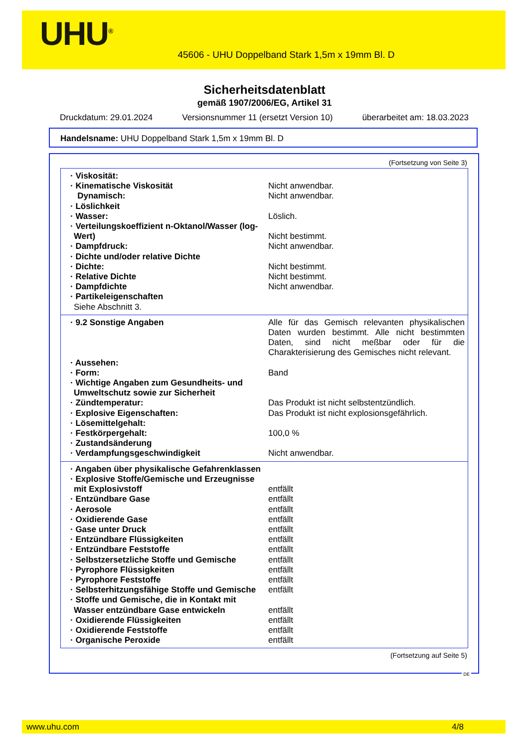UHU<sup>®</sup>
45606 - UHU Doppelband Stark 1,5m x 19mm Bl. D
Sicherheitsdatenblatt
gemäß 1907/2006/EG, Artikel 31
Druckdatum: 29.01.2024 Versionsnummer 11 (ersetzt Version 10) überarbeitet am: 18.03.2023
Handelsname: UHU Doppelband Stark 1,5m x 19mm Bl. D
(Fortsetzung von Seite 3)
| · Viskosität: | |
| · Kinematische Viskosität | Nicht anwendbar. |
| Dynamisch: | Nicht anwendbar. |
| · Löslichkeit | |
| · Wasser: | Löslich. |
| · Verteilungskoeffizient n-Oktanol/Wasser (log-Wert) | Nicht bestimmt. |
| · Dampfdruck: | Nicht anwendbar. |
| · Dichte und/oder relative Dichte | |
| · Dichte: | Nicht bestimmt. |
| · Relative Dichte | Nicht bestimmt. |
| · Dampfdichte | Nicht anwendbar. |
| · Partikeleigenschaften Siehe Abschnitt 3. | |
| · 9.2 Sonstige Angaben | Alle für das Gemisch relevanten physikalischen Daten wurden bestimmt. Alle nicht bestimmten Daten, sind nicht meßbar oder für die Charakterisierung des Gemisches nicht relevant. |
| · Aussehen: | |
| · Form: | Band |
| · Wichtige Angaben zum Gesundheits- und Umweltschutz sowie zur Sicherheit | |
| · Zündtemperatur: | Das Produkt ist nicht selbstentzündlich. |
| · Explosive Eigenschaften: | Das Produkt ist nicht explosionsgefährlich. |
| · Lösemittelgehalt: | |
| · Festkörpergehalt: | 100,0 % |
| · Zustandsänderung | |
| · Verdampfungsgeschwindigkeit | Nicht anwendbar. |
| · Angaben über physikalische Gefahrenklassen | |
| · Explosive Stoffe/Gemische und Erzeugnisse mit Explosivstoff | entfällt |
| · Entzündbare Gase | entfällt |
| · Aerosole | entfällt |
| · Oxidierende Gase | entfällt |
| · Gase unter Druck | entfällt |
| · Entzündbare Flüssigkeiten | entfällt |
| · Entzündbare Feststoffe | entfällt |
| · Selbstzersetzliche Stoffe und Gemische | entfällt |
| · Pyrophore Flüssigkeiten | entfällt |
| · Pyrophore Feststoffe | entfällt |
| · Selbsterhitzungsfähige Stoffe und Gemische | entfällt |
| · Stoffe und Gemische, die in Kontakt mit Wasser entzündbare Gase entwickeln | entfällt |
| · Oxidierende Flüssigkeiten | entfällt |
| · Oxidierende Feststoffe | entfällt |
| · Organische Peroxide | entfällt |
(Fortsetzung auf Seite 5)
DE
www.uhu.com 4/8